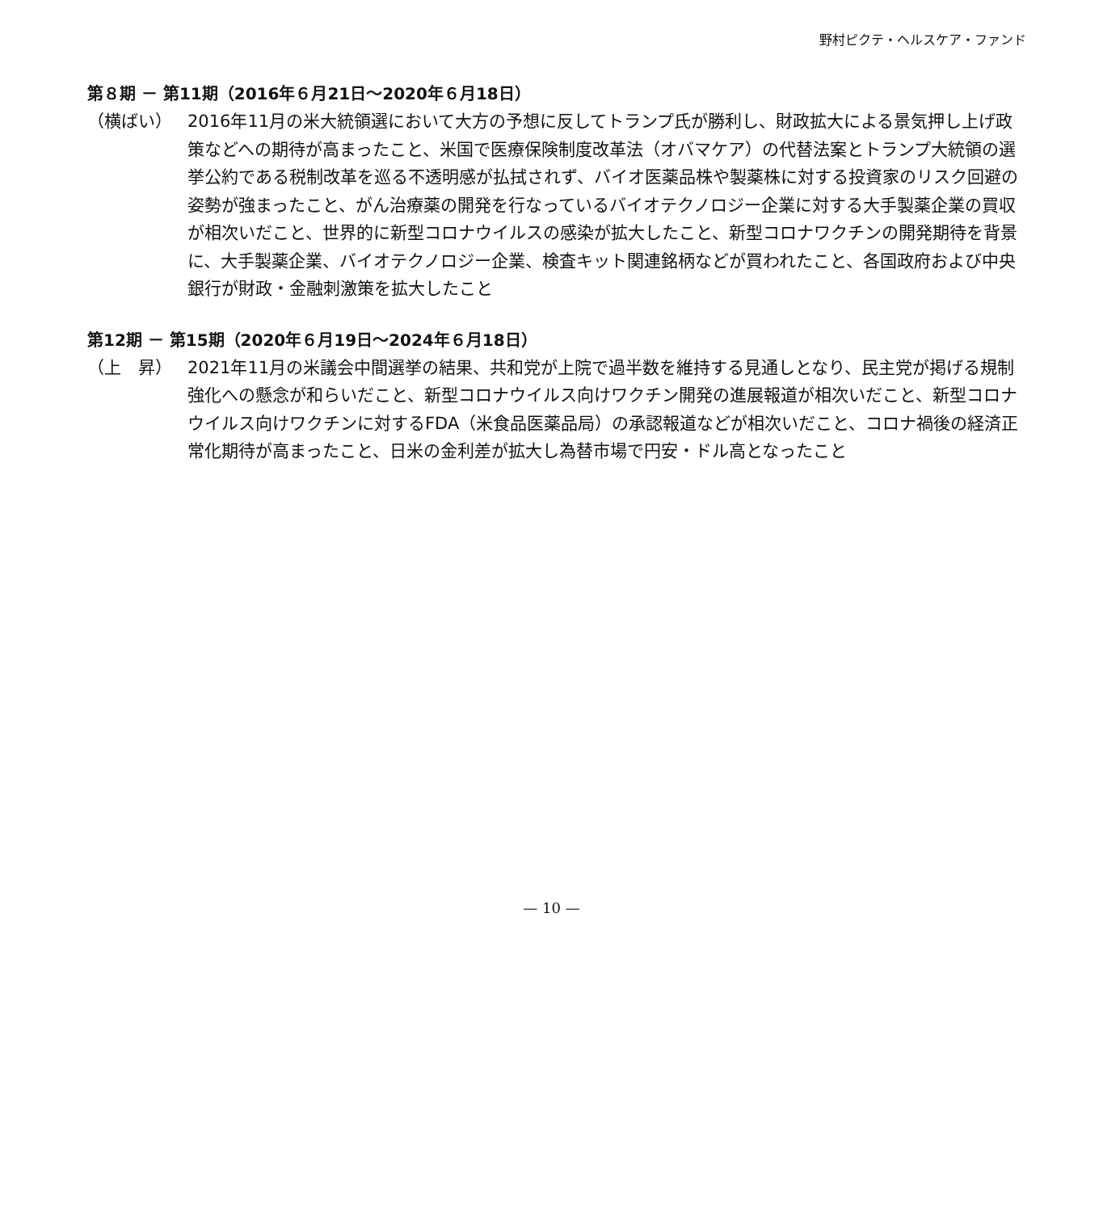野村ピクテ・ヘルスケア・ファンド
第８期 － 第11期（2016年６月21日～2020年６月18日）
（横ばい） 2016年11月の米大統領選において大方の予想に反してトランプ氏が勝利し、財政拡大による景気押し上げ政策などへの期待が高まったこと、米国で医療保険制度改革法（オバマケア）の代替法案とトランプ大統領の選挙公約である税制改革を巡る不透明感が払拭されず、バイオ医薬品株や製薬株に対する投資家のリスク回避の姿勢が強まったこと、がん治療薬の開発を行なっているバイオテクノロジー企業に対する大手製薬企業の買収が相次いだこと、世界的に新型コロナウイルスの感染が拡大したこと、新型コロナワクチンの開発期待を背景に、大手製薬企業、バイオテクノロジー企業、検査キット関連銘柄などが買われたこと、各国政府および中央銀行が財政・金融刺激策を拡大したこと
第12期 － 第15期（2020年６月19日～2024年６月18日）
（上　昇） 2021年11月の米議会中間選挙の結果、共和党が上院で過半数を維持する見通しとなり、民主党が掲げる規制強化への懸念が和らいだこと、新型コロナウイルス向けワクチン開発の進展報道が相次いだこと、新型コロナウイルス向けワクチンに対するFDA（米食品医薬品局）の承認報道などが相次いだこと、コロナ禍後の経済正常化期待が高まったこと、日米の金利差が拡大し為替市場で円安・ドル高となったこと
— 10 —